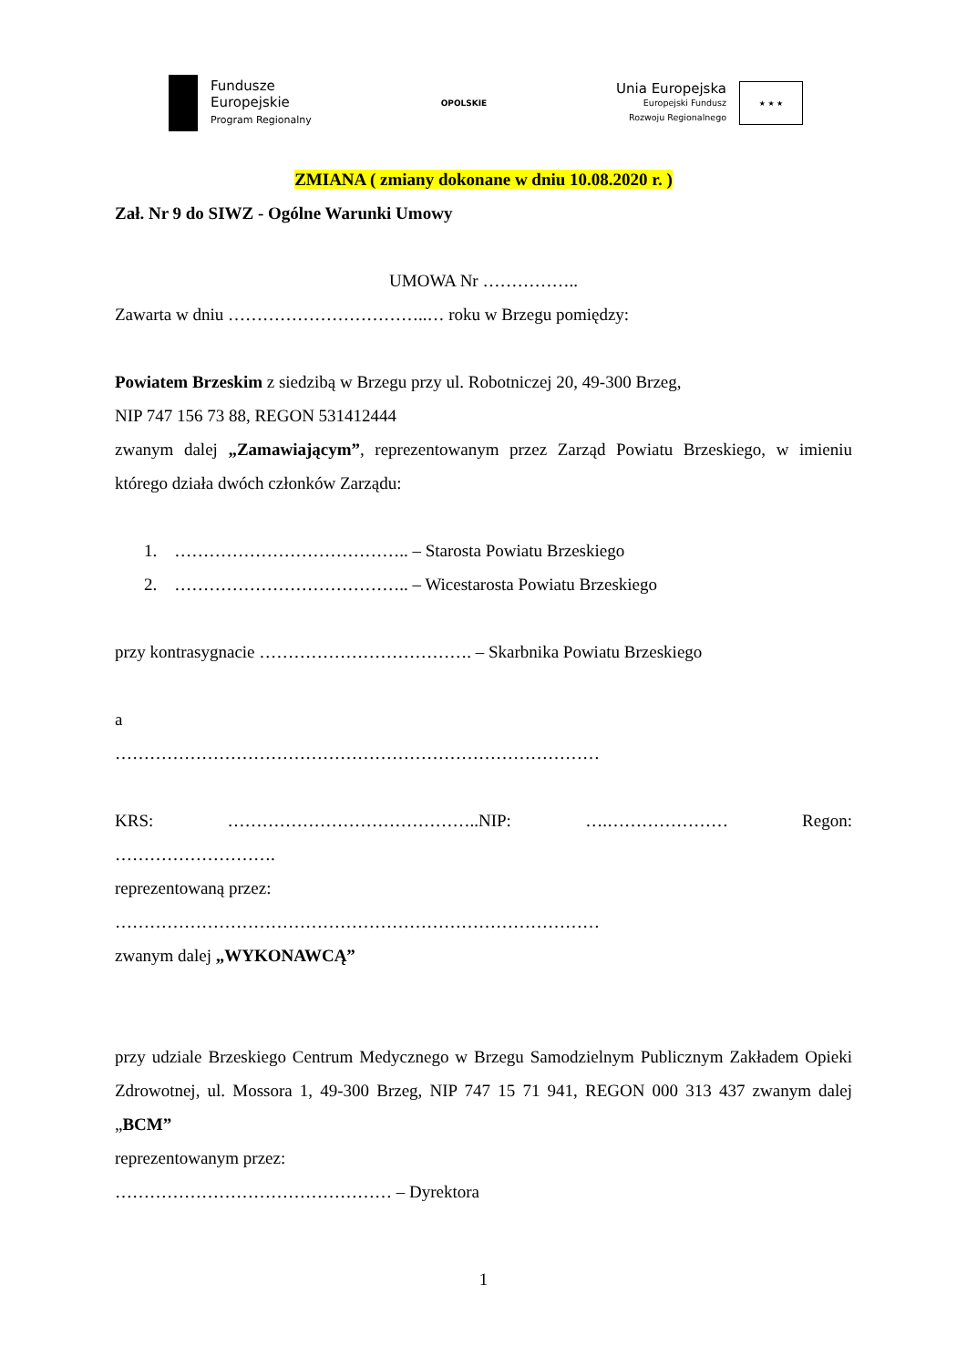Fundusze
Europejskie
Program Regionalny
OPOLSKIE
Unia Europejska
Europejski Fundusz
Rozwoju Regionalnego
★ ★ ★
ZMIANA ( zmiany dokonane w dniu 10.08.2020 r. )
Zał. Nr 9 do SIWZ - Ogólne Warunki Umowy
UMOWA Nr ……………..
Zawarta w dniu ……………………………..… roku w Brzegu pomiędzy:
Powiatem Brzeskim z siedzibą w Brzegu przy ul. Robotniczej 20, 49-300 Brzeg,
NIP 747 156 73 88, REGON 531412444
zwanym dalej „Zamawiającym”, reprezentowanym przez Zarząd Powiatu Brzeskiego, w imieniu którego działa dwóch członków Zarządu:
1. ………………………………….. – Starosta Powiatu Brzeskiego
2. ………………………………….. – Wicestarosta Powiatu Brzeskiego
przy kontrasygnacie ………………………………. – Skarbnika Powiatu Brzeskiego
a
…………………………………………………………………………
KRS: ……………………………………..NIP: ….………………… Regon:
……………………….
reprezentowaną przez:
…………………………………………………………………………
zwanym dalej „WYKONAWCĄ”
przy udziale Brzeskiego Centrum Medycznego w Brzegu Samodzielnym Publicznym Zakładem Opieki Zdrowotnej, ul. Mossora 1, 49-300 Brzeg, NIP 747 15 71 941, REGON 000 313 437 zwanym dalej „BCM”
reprezentowanym przez:
………………………………………… – Dyrektora
1